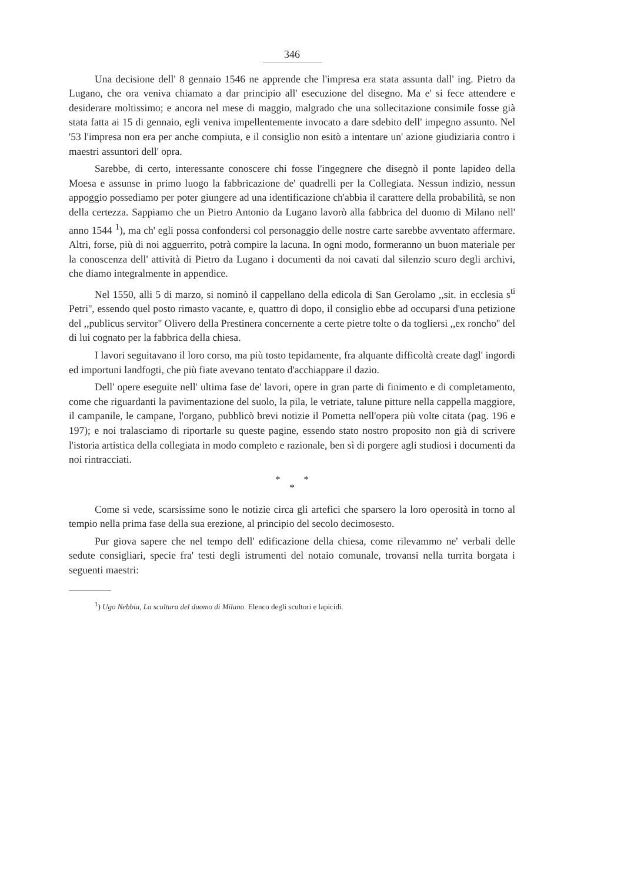346
Una decisione dell' 8 gennaio 1546 ne apprende che l'impresa era stata assunta dall' ing. Pietro da Lugano, che ora veniva chiamato a dar principio all' esecuzione del disegno. Ma e' si fece attendere e desiderare moltissimo; e ancora nel mese di maggio, malgrado che una sollecitazione consimile fosse già stata fatta ai 15 di gennaio, egli veniva impellentemente invocato a dare sdebito dell' impegno assunto. Nel '53 l'impresa non era per anche compiuta, e il consiglio non esitò a intentare un' azione giudiziaria contro i maestri assuntori dell' opra.
Sarebbe, di certo, interessante conoscere chi fosse l'ingegnere che disegnò il ponte lapideo della Moesa e assunse in primo luogo la fabbricazione de' quadrelli per la Collegiata. Nessun indizio, nessun appoggio possediamo per poter giungere ad una identificazione ch'abbia il carattere della probabilità, se non della certezza. Sappiamo che un Pietro Antonio da Lugano lavorò alla fabbrica del duomo di Milano nell' anno 1544 <sup>1</sup>), ma ch' egli possa confondersi col personaggio delle nostre carte sarebbe avventato affermare. Altri, forse, più di noi agguerrito, potrà compire la lacuna. In ogni modo, formeranno un buon materiale per la conoscenza dell' attività di Pietro da Lugano i documenti da noi cavati dal silenzio scuro degli archivi, che diamo integralmente in appendice.
Nel 1550, alli 5 di marzo, si nominò il cappellano della edicola di San Gerolamo ,,sit. in ecclesia s<sup>ti</sup> Petri'', essendo quel posto rimasto vacante, e, quattro dì dopo, il consiglio ebbe ad occuparsi d'una petizione del ,,publicus servitor'' Olivero della Prestinera concernente a certe pietre tolte o da togliersi ,,ex roncho'' del di lui cognato per la fabbrica della chiesa.
I lavori seguitavano il loro corso, ma più tosto tepidamente, fra alquante difficoltà create dagl' ingordi ed importuni landfogti, che più fiate avevano tentato d'acchiappare il dazio.
Dell' opere eseguite nell' ultima fase de' lavori, opere in gran parte di finimento e di completamento, come che riguardanti la pavimentazione del suolo, la pila, le vetriate, talune pitture nella cappella maggiore, il campanile, le campane, l'organo, pubblicò brevi notizie il Pometta nell'opera più volte citata (pag. 196 e 197); e noi tralasciamo di riportarle su queste pagine, essendo stato nostro proposito non già di scrivere l'istoria artistica della collegiata in modo completo e razionale, ben sì di porgere agli studiosi i documenti da noi rintracciati.
* *
*
Come si vede, scarsissime sono le notizie circa gli artefici che sparsero la loro operosità in torno al tempio nella prima fase della sua erezione, al principio del secolo decimosesto.
Pur giova sapere che nel tempo dell' edificazione della chiesa, come rilevammo ne' verbali delle sedute consigliari, specie fra' testi degli istrumenti del notaio comunale, trovansi nella turrita borgata i seguenti maestri:
<sup>1</sup>) Ugo Nebbia, La scultura del duomo di Milano. Elenco degli scultori e lapicidi.